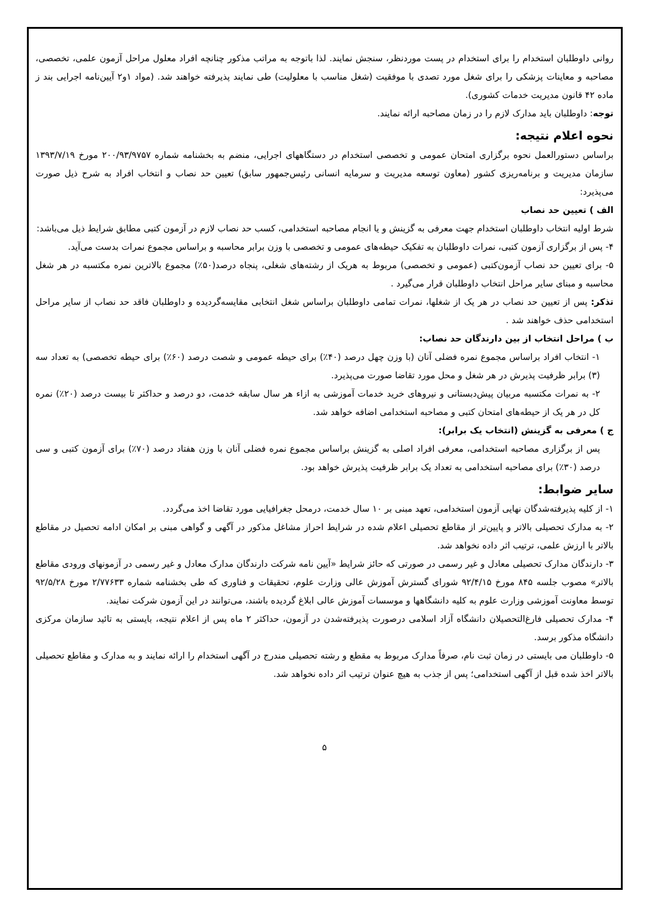روانی داوطلبان استخدام را برای استخدام در پست موردنظر، سنجش نمایند. لذا باتوجه به مراتب مذکور چنانچه افراد معلول مراحل آزمون علمی، تخصصی، مصاحبه و معاینات پزشکی را برای شغل مورد تصدی با موفقیت (شغل مناسب با معلولیت) طی نمایند پذیرفته خواهند شد. (مواد ۱و۲ آیین‌نامه اجرایی بند ز ماده ۴۲ قانون مدیریت خدمات کشوری).
توجه: داوطلبان باید مدارک لازم را در زمان مصاحبه ارائه نمایند.
نحوه اعلام نتیجه:
براساس دستورالعمل نحوه برگزاری امتحان عمومی و تخصصی استخدام در دستگاههای اجرایی، منضم به بخشنامه شماره ۲۰۰/۹۳/۹۷۵۷ مورخ ۱۳۹۳/۷/۱۹ سازمان مدیریت و برنامه‌ریزی کشور (معاون توسعه مدیریت و سرمایه انسانی رئیس‌جمهور سابق) تعیین حد نصاب و انتخاب افراد به شرح ذیل صورت می‌پذیرد:
الف ) تعیین حد نصاب
شرط اولیه انتخاب داوطلبان استخدام جهت معرفی به گزینش و یا انجام مصاحبه استخدامی، کسب حد نصاب لازم در آزمون کتبی مطابق شرایط ذیل می‌باشد:
۴- پس از برگزاری آزمون کتبی، نمرات داوطلبان به تفکیک حیطه‌های عمومی و تخصصی با وزن برابر محاسبه و براساس مجموع نمرات بدست می‌آید.
۵- برای تعیین حد نصاب آزمون‌کتبی (عمومی و تخصصی) مربوط به هریک از رشته‌های شغلی، پنجاه درصد(۵۰٪) مجموع بالاترین نمره مکتسبه در هر شغل محاسبه و مبنای سایر مراحل انتخاب داوطلبان قرار می‌گیرد .
تذکر: پس از تعیین حد نصاب در هر یک از شغلها، نمرات تمامی داوطلبان براساس شغل انتخابی مقایسه‌گردیده و داوطلبان فاقد حد نصاب از سایر مراحل استخدامی حذف خواهند شد .
ب ) مراحل انتخاب از بین دارندگان حد نصاب:
۱- انتخاب افراد براساس مجموع نمره فضلی آنان (با وزن چهل درصد (۴۰٪) برای حیطه عمومی و شصت درصد (۶۰٪) برای حیطه تخصصی) به تعداد سه (۳) برابر ظرفیت پذیرش در هر شغل و محل مورد تقاضا صورت می‌پذیرد.
۲- به نمرات مکتسبه مربیان پیش‌دبستانی و نیروهای خرید خدمات آموزشی به ازاء هر سال سابقه خدمت، دو درصد و حداکثر تا بیست درصد (۲۰٪) نمره کل در هر یک از حیطه‌های امتحان کتبی و مصاحبه استخدامی اضافه خواهد شد.
ج ) معرفی به گزینش (انتخاب یک برابر):
پس از برگزاری مصاحبه استخدامی، معرفی افراد اصلی به گزینش براساس مجموع نمره فضلی آنان با وزن هفتاد درصد (۷۰٪) برای آزمون کتبی و سی درصد (۳۰٪) برای مصاحبه استخدامی به تعداد یک برابر ظرفیت پذیرش خواهد بود.
سایر ضوابط:
۱- از کلیه پذیرفته‌شدگان نهایی آزمون استخدامی، تعهد مبنی بر ۱۰ سال خدمت، درمحل جغرافیایی مورد تقاضا اخذ می‌گردد.
۲- به مدارک تحصیلی بالاتر و پایین‌تر از مقاطع تحصیلی اعلام شده در شرایط احراز مشاغل مذکور در آگهی و گواهی مبنی بر امکان ادامه تحصیل در مقاطع بالاتر با ارزش علمی، ترتیب اثر داده نخواهد شد.
۳- دارندگان مدارک تحصیلی معادل و غیر رسمی در صورتی که حائز شرایط «آیین نامه شرکت دارندگان مدارک معادل و غیر رسمی در آزمونهای ورودی مقاطع بالاتر» مصوب جلسه ۸۴۵ مورخ ۹۲/۴/۱۵ شورای گسترش آموزش عالی وزارت علوم، تحقیقات و فناوری که طی بخشنامه شماره ۲/۷۷۶۳۳ مورخ ۹۲/۵/۲۸ توسط معاونت آموزشی وزارت علوم به کلیه دانشگاهها و موسسات آموزش عالی ابلاغ گردیده باشند، می‌توانند در این آزمون شرکت نمایند.
۴- مدارک تحصیلی فارغ‌التحصیلان دانشگاه آزاد اسلامی درصورت پذیرفته‌شدن در آزمون، حداکثر ۲ ماه پس از اعلام نتیجه، بایستی به تائید سازمان مرکزی دانشگاه مذکور برسد.
۵- داوطلبان می بایستی در زمان ثبت نام، صرفاً مدارک مربوط به مقطع و رشته تحصیلی مندرج در آگهی استخدام را ارائه نمایند و به مدارک و مقاطع تحصیلی بالاتر اخذ شده قبل از آگهی استخدامی؛ پس از جذب به هیچ عنوان ترتیب اثر داده نخواهد شد.
۵